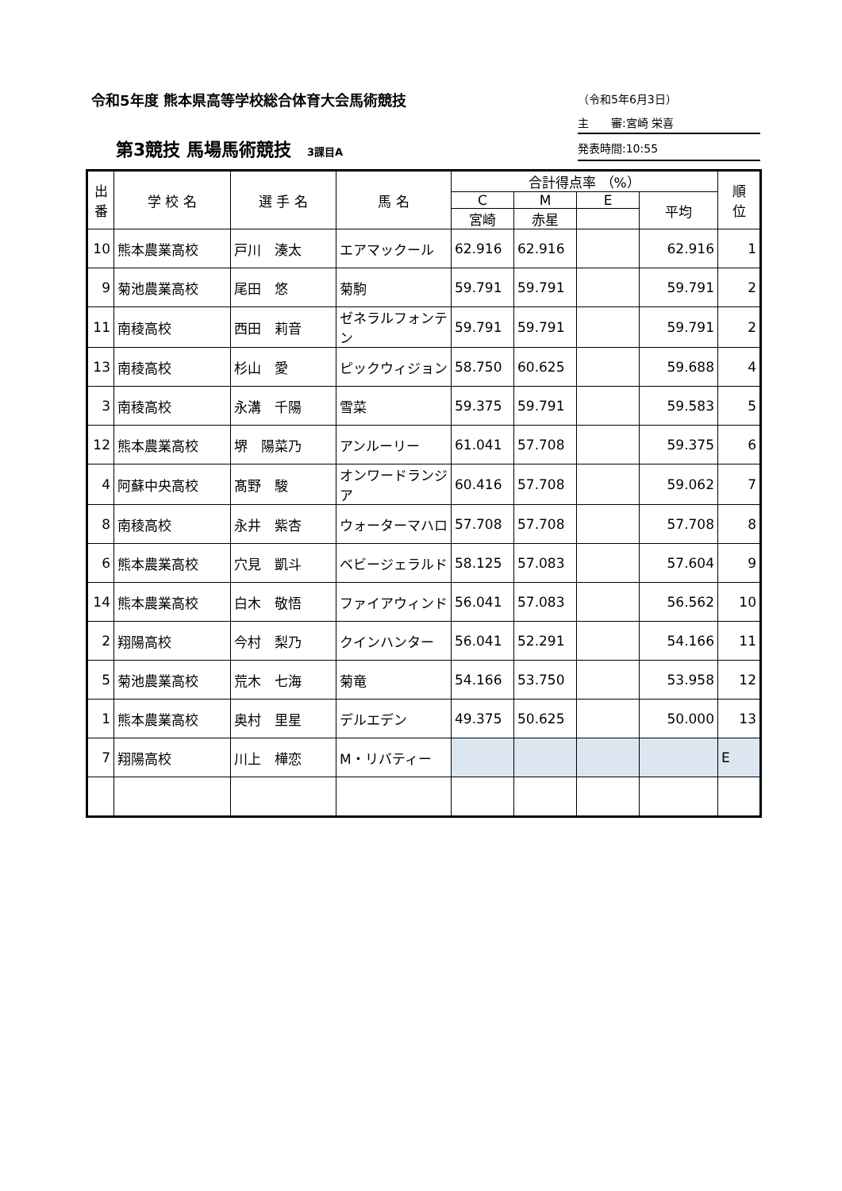令和5年度 熊本県高等学校総合体育大会馬術競技
第3競技 馬場馬術競技 3課目A
（令和5年6月3日）
主　　審:宮崎 栄喜
発表時間:10:55
| 出 番 | 学 校 名 | 選 手 名 | 馬 名 | 合計得点率 （%） | | | | 順 位 |
| --- | --- | --- | --- | --- | --- | --- | --- | --- |
| | | | | C | M | E | 平均 | |
| | | | | 宮崎 | 赤星 | | | |
| 10 | 熊本農業高校 | 戸川 湊太 | エアマックール | 62.916 | 62.916 | | 62.916 | 1 |
| 9 | 菊池農業高校 | 尾田 悠 | 菊駒 | 59.791 | 59.791 | | 59.791 | 2 |
| 11 | 南稜高校 | 西田 莉音 | ゼネラルフォンテン | 59.791 | 59.791 | | 59.791 | 2 |
| 13 | 南稜高校 | 杉山 愛 | ピックウィジョン | 58.750 | 60.625 | | 59.688 | 4 |
| 3 | 南稜高校 | 永溝 千陽 | 雪菜 | 59.375 | 59.791 | | 59.583 | 5 |
| 12 | 熊本農業高校 | 堺 陽菜乃 | アンルーリー | 61.041 | 57.708 | | 59.375 | 6 |
| 4 | 阿蘇中央高校 | 髙野 駿 | オンワードランジア | 60.416 | 57.708 | | 59.062 | 7 |
| 8 | 南稜高校 | 永井 紫杏 | ウォーターマハロ | 57.708 | 57.708 | | 57.708 | 8 |
| 6 | 熊本農業高校 | 穴見 凱斗 | ベビージェラルド | 58.125 | 57.083 | | 57.604 | 9 |
| 14 | 熊本農業高校 | 白木 敬悟 | ファイアウィンド | 56.041 | 57.083 | | 56.562 | 10 |
| 2 | 翔陽高校 | 今村 梨乃 | クインハンター | 56.041 | 52.291 | | 54.166 | 11 |
| 5 | 菊池農業高校 | 荒木 七海 | 菊竜 | 54.166 | 53.750 | | 53.958 | 12 |
| 1 | 熊本農業高校 | 奥村 里星 | デルエデン | 49.375 | 50.625 | | 50.000 | 13 |
| 7 | 翔陽高校 | 川上 樺恋 | M・リバティー | | | | | E |